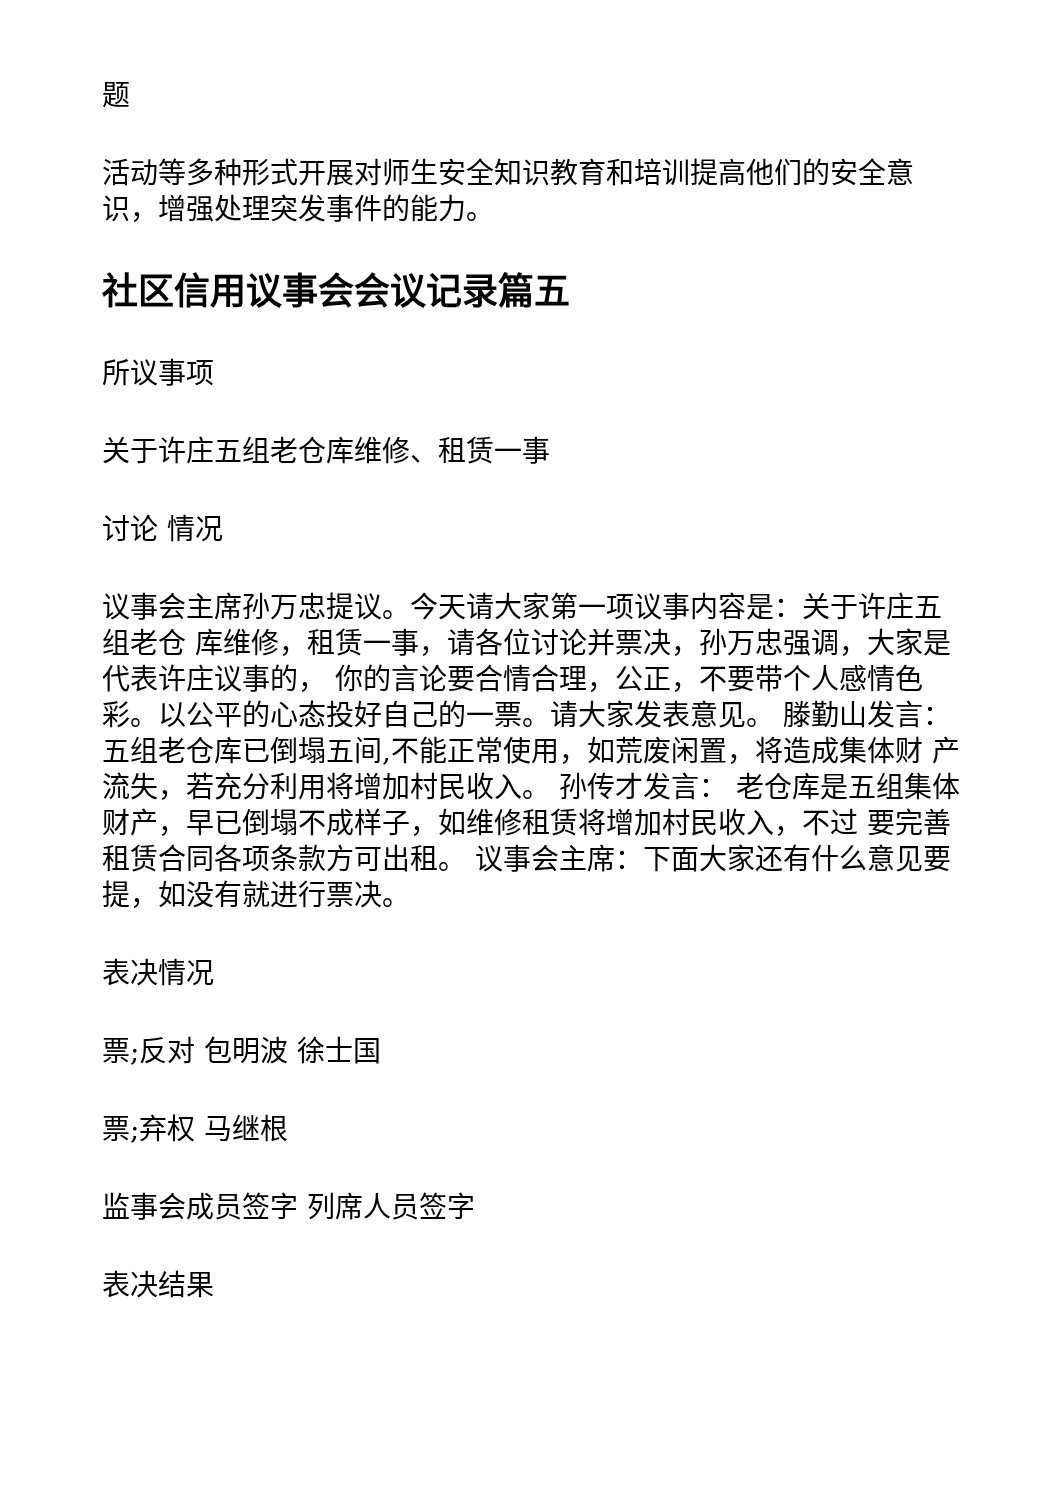题
活动等多种形式开展对师生安全知识教育和培训提高他们的安全意识，增强处理突发事件的能力。
社区信用议事会会议记录篇五
所议事项
关于许庄五组老仓库维修、租赁一事
讨论 情况
议事会主席孙万忠提议。今天请大家第一项议事内容是：关于许庄五组老仓 库维修，租赁一事，请各位讨论并票决，孙万忠强调，大家是代表许庄议事的， 你的言论要合情合理，公正，不要带个人感情色彩。以公平的心态投好自己的一票。请大家发表意见。 滕勤山发言：五组老仓库已倒塌五间,不能正常使用，如荒废闲置，将造成集体财 产流失，若充分利用将增加村民收入。 孙传才发言： 老仓库是五组集体财产，早已倒塌不成样子，如维修租赁将增加村民收入，不过 要完善租赁合同各项条款方可出租。 议事会主席：下面大家还有什么意见要提，如没有就进行票决。
表决情况
票;反对 包明波 徐士国
票;弃权 马继根
监事会成员签字 列席人员签字
表决结果